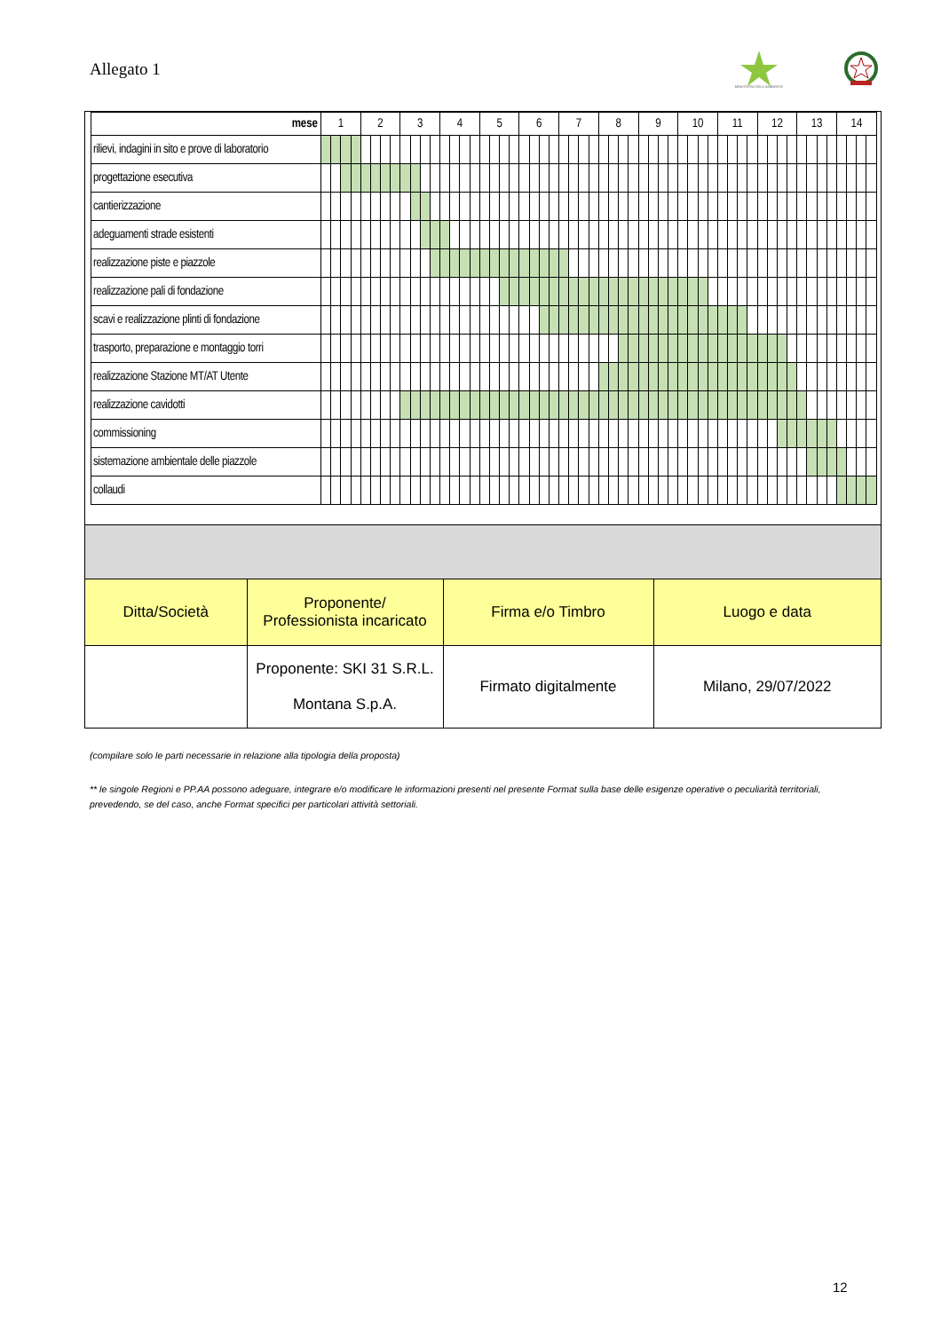Allegato 1
MINISTERO DELL'AMBIENTE
| mese | 1 | | | | 2 | | | | 3 | | | | 4 | | | | 5 | | | | 6 | | | | 7 | | | | 8 | | | | 9 | | | | 10 | | | | 11 | | | | 12 | | | | 13 | | | | 14 | | | |
| --- | --- | --- | --- | --- | --- | --- | --- | --- | --- | --- | --- | --- | --- | --- | --- | --- | --- | --- | --- | --- | --- | --- | --- | --- | --- | --- | --- | --- | --- | --- | --- | --- | --- | --- | --- | --- | --- | --- | --- | --- | --- | --- | --- | --- | --- | --- | --- | --- | --- | --- | --- | --- | --- | --- | --- | --- |
| rilievi, indagini in sito e prove di laboratorio | | | | | | | | | | | | | | | | | | | | | | | | | | | | | | | | | | | | | | | | | | | | | | | | | | | | | | | | |
| progettazione esecutiva | | | | | | | | | | | | | | | | | | | | | | | | | | | | | | | | | | | | | | | | | | | | | | | | | | | | | | | | |
| cantierizzazione | | | | | | | | | | | | | | | | | | | | | | | | | | | | | | | | | | | | | | | | | | | | | | | | | | | | | | | | |
| adeguamenti strade esistenti | | | | | | | | | | | | | | | | | | | | | | | | | | | | | | | | | | | | | | | | | | | | | | | | | | | | | | | | |
| realizzazione piste e piazzole | | | | | | | | | | | | | | | | | | | | | | | | | | | | | | | | | | | | | | | | | | | | | | | | | | | | | | | | |
| realizzazione pali di fondazione | | | | | | | | | | | | | | | | | | | | | | | | | | | | | | | | | | | | | | | | | | | | | | | | | | | | | | | | |
| scavi e realizzazione plinti di fondazione | | | | | | | | | | | | | | | | | | | | | | | | | | | | | | | | | | | | | | | | | | | | | | | | | | | | | | | | |
| trasporto, preparazione e montaggio torri | | | | | | | | | | | | | | | | | | | | | | | | | | | | | | | | | | | | | | | | | | | | | | | | | | | | | | | | |
| realizzazione Stazione MT/AT Utente | | | | | | | | | | | | | | | | | | | | | | | | | | | | | | | | | | | | | | | | | | | | | | | | | | | | | | | | |
| realizzazione cavidotti | | | | | | | | | | | | | | | | | | | | | | | | | | | | | | | | | | | | | | | | | | | | | | | | | | | | | | | | |
| commissioning | | | | | | | | | | | | | | | | | | | | | | | | | | | | | | | | | | | | | | | | | | | | | | | | | | | | | | | | |
| sistemazione ambientale delle piazzole | | | | | | | | | | | | | | | | | | | | | | | | | | | | | | | | | | | | | | | | | | | | | | | | | | | | | | | | |
| collaudi | | | | | | | | | | | | | | | | | | | | | | | | | | | | | | | | | | | | | | | | | | | | | | | | | | | | | | | | |
| Ditta/Società | Proponente/ Professionista incaricato | Firma e/o Timbro | Luogo e data |
| | Proponente: SKI 31 S.R.L. Montana S.p.A. | Firmato digitalmente | Milano, 29/07/2022 |
(compilare solo le parti necessarie in relazione alla tipologia della proposta)
** le singole Regioni e PP.AA possono adeguare, integrare e/o modificare le informazioni presenti nel presente Format sulla base delle esigenze operative o peculiarità territoriali, prevedendo, se del caso, anche Format specifici per particolari attività settoriali.
12